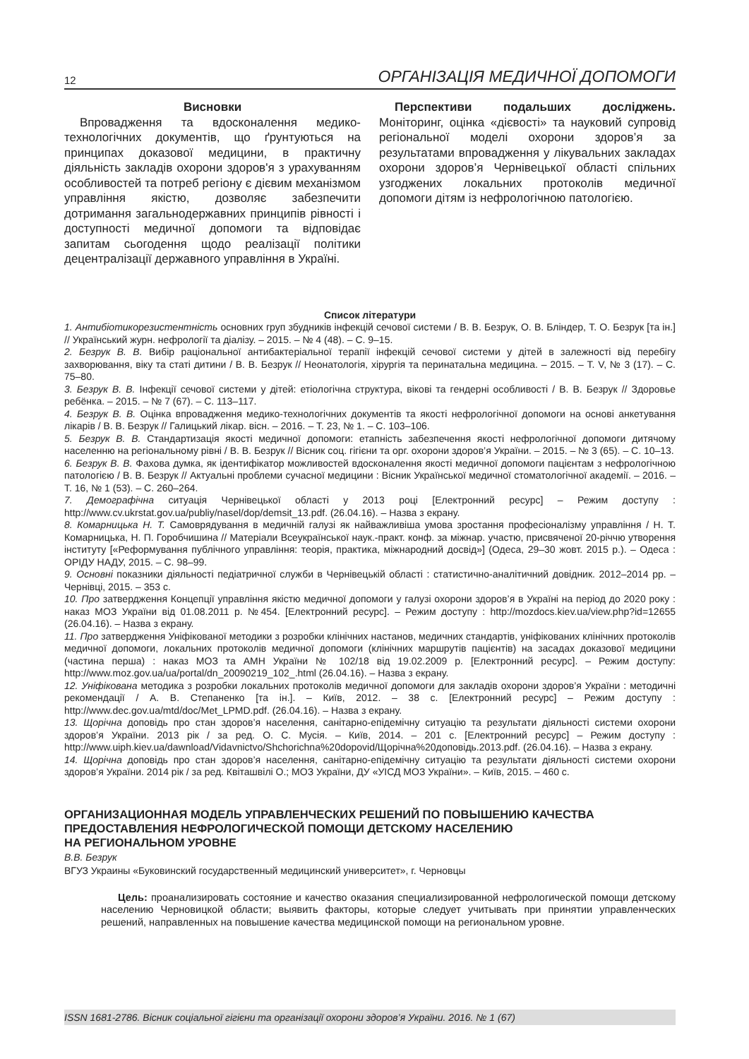12 ОРГАНІЗАЦІЯ МЕДИЧНОЇ ДОПОМОГИ
Висновки
Впровадження та вдосконалення медико-технологічних документів, що ґрунтуються на принципах доказової медицини, в практичну діяльність закладів охорони здоров'я з урахуванням особливостей та потреб регіону є дієвим механізмом управління якістю, дозволяє забезпечити дотримання загальнодержавних принципів рівності і доступності медичної допомоги та відповідає запитам сьогодення щодо реалізації політики децентралізації державного управління в Україні.
Перспективи подальших досліджень. Моніторинг, оцінка «дієвості» та науковий супровід регіональної моделі охорони здоров’я за результатами впровадження у лікувальних закладах охорони здоров’я Чернівецької області спільних узгоджених локальних протоколів медичної допомоги дітям із нефрологічною патологією.
Список літератури
1. Антибіотикорезистентність основних груп збудників інфекцій сечової системи / В. В. Безрук, О. В. Бліндер, Т. О. Безрук [та ін.] // Український журн. нефрології та діалізу. – 2015. – № 4 (48). – С. 9–15.
2. Безрук В. В. Вибір раціональної антибактеріальної терапії інфекцій сечової системи у дітей в залежності від перебігу захворювання, віку та статі дитини / В. В. Безрук // Неонатологія, хірургія та перинатальна медицина. – 2015. – Т. V, № 3 (17). – С. 75–80.
3. Безрук В. В. Інфекції сечової системи у дітей: етіологічна структура, вікові та гендерні особливості / В. В. Безрук // Здоровье ребёнка. – 2015. – № 7 (67). – С. 113–117.
4. Безрук В. В. Оцінка впровадження медико-технологічних документів та якості нефрологічної допомоги на основі анкетування лікарів / В. В. Безрук // Галицький лікар. вісн. – 2016. – Т. 23, № 1. – С. 103–106.
5. Безрук В. В. Стандартизація якості медичної допомоги: етапність забезпечення якості нефрологічної допомоги дитячому населенню на регіональному рівні / В. В. Безрук // Вісник соц. гігієни та орг. охорони здоров’я України. – 2015. – № 3 (65). – С. 10–13.
6. Безрук В. В. Фахова думка, як ідентифікатор можливостей вдосконалення якості медичної допомоги пацієнтам з нефрологічною патологією / В. В. Безрук // Актуальні проблеми сучасної медицини : Вісник Української медичної стоматологічної академії. – 2016. – Т. 16, № 1 (53). – С. 260–264.
7. Демографічна ситуація Чернівецької області у 2013 році [Електронний ресурс] – Режим доступу : http://www.cv.ukrstat.gov.ua/publiy/nasel/dop/demsit_13.pdf. (26.04.16). – Назва з екрану.
8. Комарницька Н. Т. Самоврядування в медичній галузі як найважливіша умова зростання професіоналізму управління / Н. Т. Комарницька, Н. П. Горобчишина // Матеріали Всеукраїнської наук.-практ. конф. за міжнар. участю, присвяченої 20-річчю утворення інституту [«Реформування публічного управління: теорія, практика, міжнародний досвід»] (Одеса, 29–30 жовт. 2015 р.). – Одеса : ОРІДУ НАДУ, 2015. – С. 98–99.
9. Основні показники діяльності педіатричної служби в Чернівецькій області : статистично-аналітичний довідник. 2012–2014 рр. – Чернівці, 2015. – 353 с.
10. Про затвердження Концепції управління якістю медичної допомоги у галузі охорони здоров’я в Україні на період до 2020 року : наказ МОЗ України від 01.08.2011 р. №454. [Електронний ресурс]. – Режим доступу : http://mozdocs.kiev.ua/view.php?id=12655 (26.04.16). – Назва з екрану.
11. Про затвердження Уніфікованої методики з розробки клінічних настанов, медичних стандартів, уніфікованих клінічних протоколів медичної допомоги, локальних протоколів медичної допомоги (клінічних маршрутів пацієнтів) на засадах доказової медицини (частина перша) : наказ МОЗ та АМН України № 102/18 від 19.02.2009 р. [Електронний ресурс]. – Режим доступу: http://www.moz.gov.ua/ua/portal/dn_20090219_102_.html (26.04.16). – Назва з екрану.
12. Уніфікована методика з розробки локальних протоколів медичної допомоги для закладів охорони здоров’я України : методичні рекомендації / А. В. Степаненко [та ін.]. – Київ, 2012. – 38 с. [Електронний ресурс] – Режим доступу : http://www.dec.gov.ua/mtd/doc/Met_LPMD.pdf. (26.04.16). – Назва з екрану.
13. Щорічна доповідь про стан здоров’я населення, санітарно-епідемічну ситуацію та результати діяльності системи охорони здоров’я України. 2013 рік / за ред. О. С. Мусія. – Київ, 2014. – 201 с. [Електронний ресурс] – Режим доступу : http://www.uiph.kiev.ua/dawnload/Vidavnictvo/Shchorichna%20dopovid/Щорічна%20доповідь.2013.pdf. (26.04.16). – Назва з екрану.
14. Щорічна доповідь про стан здоров’я населення, санітарно-епідемічну ситуацію та результати діяльності системи охорони здоров’я України. 2014 рік / за ред. Квіташвілі О.; МОЗ України, ДУ «УІСД МОЗ України». – Київ, 2015. – 460 с.
ОРГАНИЗАЦИОННАЯ МОДЕЛЬ УПРАВЛЕНЧЕСКИХ РЕШЕНИЙ ПО ПОВЫШЕНИЮ КАЧЕСТВА ПРЕДОСТАВЛЕНИЯ НЕФРОЛОГИЧЕСКОЙ ПОМОЩИ ДЕТСКОМУ НАСЕЛЕНИЮ
НА РЕГИОНАЛЬНОМ УРОВНЕ
В.В. Безрук
ВГУЗ Украины «Буковинский государственный медицинский университет», г. Черновцы
Цель: проанализировать состояние и качество оказания специализированной нефрологической помощи детскому населению Черновицкой области; выявить факторы, которые следует учитывать при принятии управленческих решений, направленных на повышение качества медицинской помощи на региональном уровне.
ISSN 1681-2786. Вісник соціальної гігієни та організації охорони здоров’я України. 2016. № 1 (67)